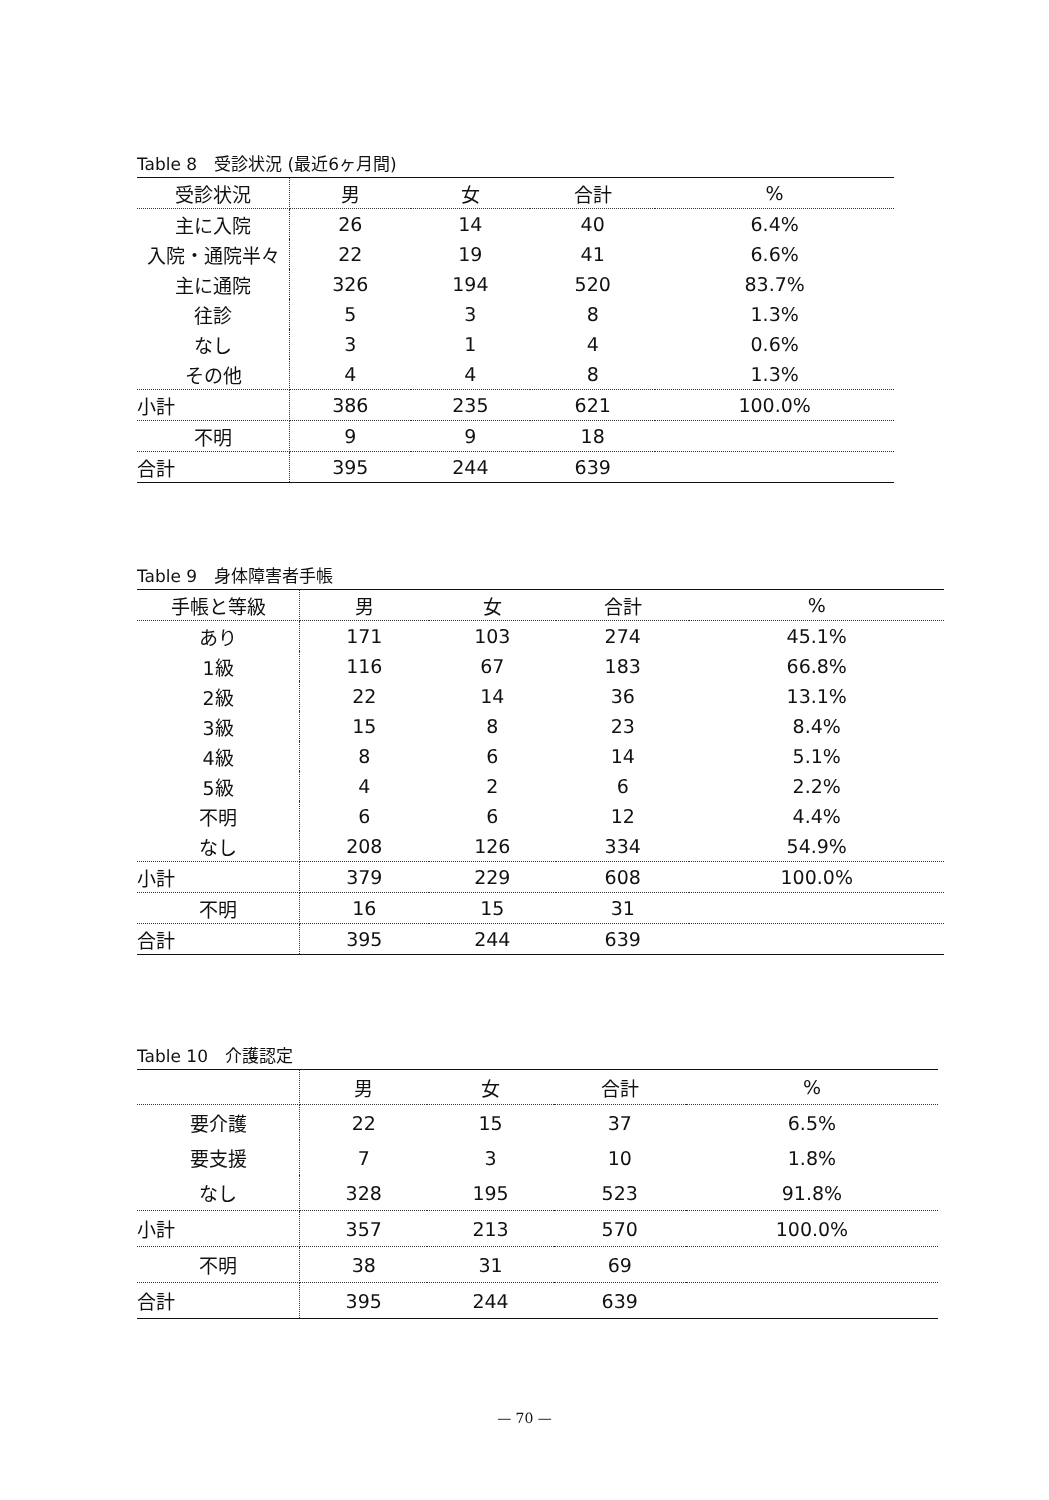Table 8　受診状況 (最近6ヶ月間)
| 受診状況 | 男 | 女 | 合計 | % |
| --- | --- | --- | --- | --- |
| 主に入院 | 26 | 14 | 40 | 6.4% |
| 入院・通院半々 | 22 | 19 | 41 | 6.6% |
| 主に通院 | 326 | 194 | 520 | 83.7% |
| 往診 | 5 | 3 | 8 | 1.3% |
| なし | 3 | 1 | 4 | 0.6% |
| その他 | 4 | 4 | 8 | 1.3% |
| 小計 | 386 | 235 | 621 | 100.0% |
| 不明 | 9 | 9 | 18 | |
| 合計 | 395 | 244 | 639 | |
Table 9　身体障害者手帳
| 手帳と等級 | 男 | 女 | 合計 | % |
| --- | --- | --- | --- | --- |
| あり | 171 | 103 | 274 | 45.1% |
| 1級 | 116 | 67 | 183 | 66.8% |
| 2級 | 22 | 14 | 36 | 13.1% |
| 3級 | 15 | 8 | 23 | 8.4% |
| 4級 | 8 | 6 | 14 | 5.1% |
| 5級 | 4 | 2 | 6 | 2.2% |
| 不明 | 6 | 6 | 12 | 4.4% |
| なし | 208 | 126 | 334 | 54.9% |
| 小計 | 379 | 229 | 608 | 100.0% |
| 不明 | 16 | 15 | 31 | |
| 合計 | 395 | 244 | 639 | |
Table 10　介護認定
| | 男 | 女 | 合計 | % |
| --- | --- | --- | --- | --- |
| 要介護 | 22 | 15 | 37 | 6.5% |
| 要支援 | 7 | 3 | 10 | 1.8% |
| なし | 328 | 195 | 523 | 91.8% |
| 小計 | 357 | 213 | 570 | 100.0% |
| 不明 | 38 | 31 | 69 | |
| 合計 | 395 | 244 | 639 | |
— 70 —